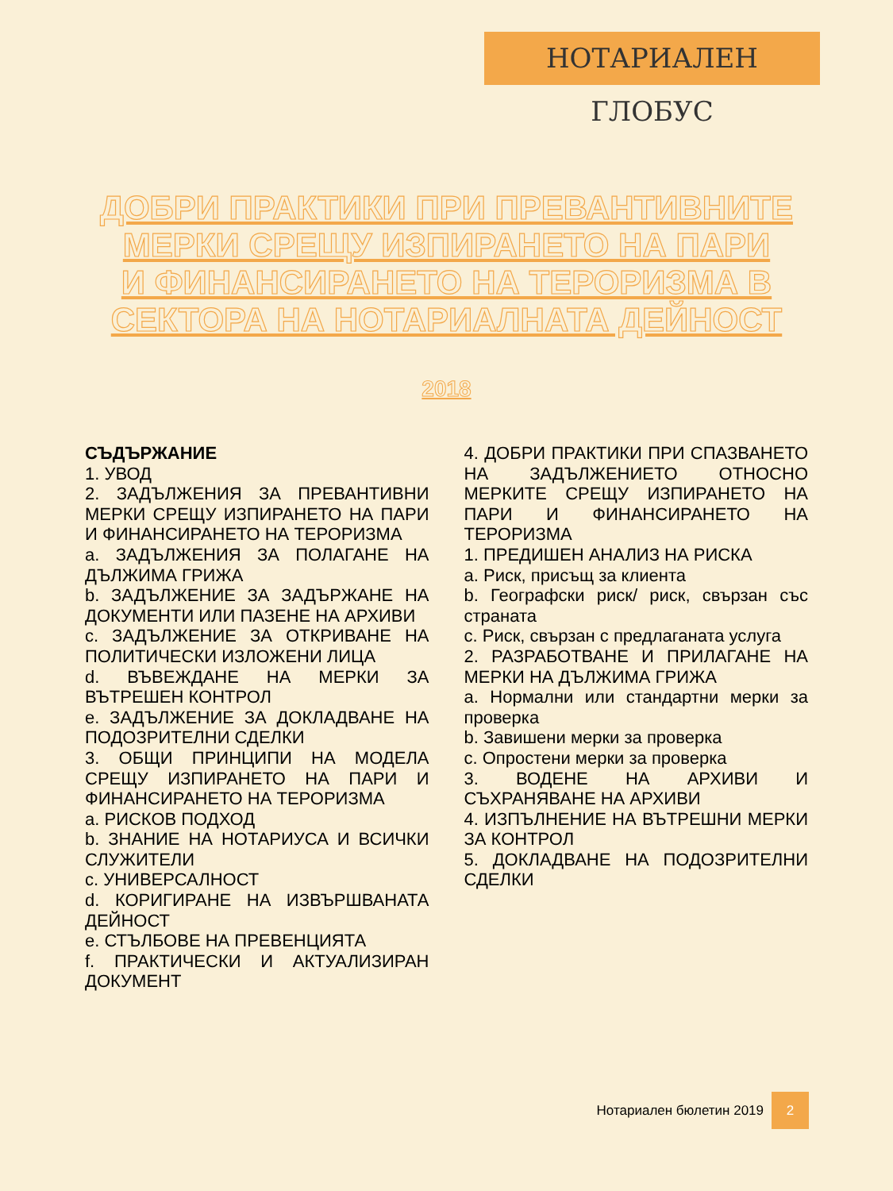НОТАРИАЛЕН ГЛОБУС
ДОБРИ ПРАКТИКИ ПРИ ПРЕВАНТИВНИТЕ
МЕРКИ СРЕЩУ ИЗПИРАНЕТО НА ПАРИ
И ФИНАНСИРАНЕТО НА ТЕРОРИЗМА В
СЕКТОРА НА НОТАРИАЛНАТА ДЕЙНОСТ
2018
СЪДЪРЖАНИЕ
1. УВОД
2. ЗАДЪЛЖЕНИЯ ЗА ПРЕВАНТИВНИ МЕРКИ СРЕЩУ ИЗПИРАНЕТО НА ПАРИ И ФИНАНСИРАНЕТО НА ТЕРОРИЗМА
a. ЗАДЪЛЖЕНИЯ ЗА ПОЛАГАНЕ НА ДЪЛЖИМА ГРИЖА
b. ЗАДЪЛЖЕНИЕ ЗА ЗАДЪРЖАНЕ НА ДОКУМЕНТИ ИЛИ ПАЗЕНЕ НА АРХИВИ
c. ЗАДЪЛЖЕНИЕ ЗА ОТКРИВАНЕ НА ПОЛИТИЧЕСКИ ИЗЛОЖЕНИ ЛИЦА
d. ВЪВЕЖДАНЕ НА МЕРКИ ЗА ВЪТРЕШЕН КОНТРОЛ
e. ЗАДЪЛЖЕНИЕ ЗА ДОКЛАДВАНЕ НА ПОДОЗРИТЕЛНИ СДЕЛКИ
3. ОБЩИ ПРИНЦИПИ НА МОДЕЛА СРЕЩУ ИЗПИРАНЕТО НА ПАРИ И ФИНАНСИРАНЕТО НА ТЕРОРИЗМА
a. РИСКОВ ПОДХОД
b. ЗНАНИЕ НА НОТАРИУСА И ВСИЧКИ СЛУЖИТЕЛИ
c. УНИВЕРСАЛНОСТ
d. КОРИГИРАНЕ НА ИЗВЪРШВАНАТА ДЕЙНОСТ
e. СТЪЛБОВЕ НА ПРЕВЕНЦИЯТА
f. ПРАКТИЧЕСКИ И АКТУАЛИЗИРАН ДОКУМЕНТ
4. ДОБРИ ПРАКТИКИ ПРИ СПАЗВАНЕТО НА ЗАДЪЛЖЕНИЕТО ОТНОСНО МЕРКИТЕ СРЕЩУ ИЗПИРАНЕТО НА ПАРИ И ФИНАНСИРАНЕТО НА ТЕРОРИЗМА
1. ПРЕДИШЕН АНАЛИЗ НА РИСКА
a. Риск, присъщ за клиента
b. Географски риск/ риск, свързан със страната
c. Риск, свързан с предлаганата услуга
2. РАЗРАБОТВАНЕ И ПРИЛАГАНЕ НА МЕРКИ НА ДЪЛЖИМА ГРИЖА
a. Нормални или стандартни мерки за проверка
b. Завишени мерки за проверка
c. Опростени мерки за проверка
3. ВОДЕНЕ НА АРХИВИ И СЪХРАНЯВАНЕ НА АРХИВИ
4. ИЗПЪЛНЕНИЕ НА ВЪТРЕШНИ МЕРКИ ЗА КОНТРОЛ
5. ДОКЛАДВАНЕ НА ПОДОЗРИТЕЛНИ СДЕЛКИ
Нотариален бюлетин 2019
2